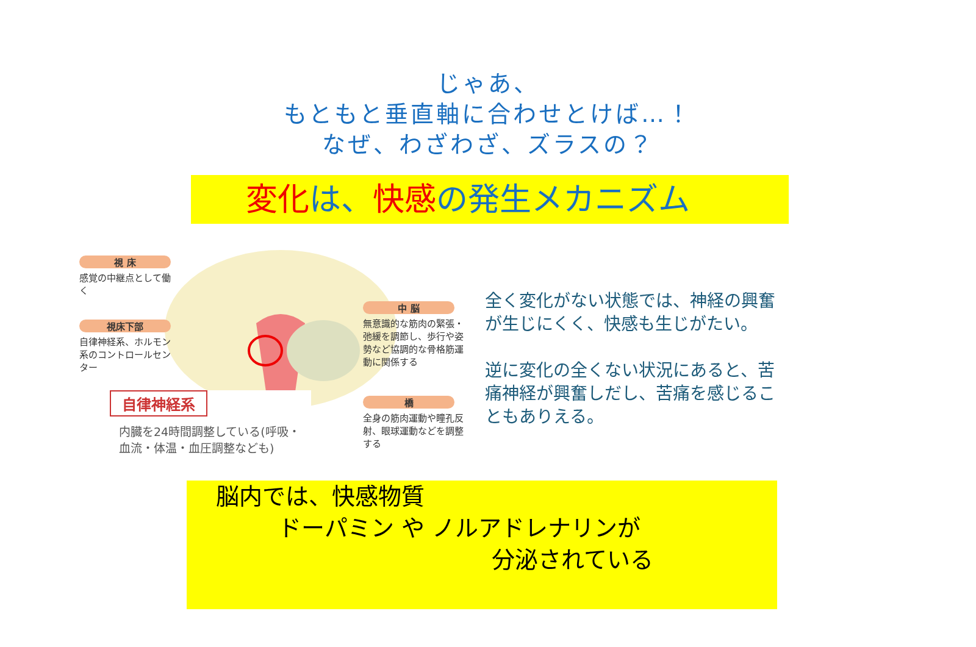じゃあ、
もともと垂直軸に合わせとけば…！
なぜ、わざわざ、ズラスの？
変化 は、快感 の発生メカニズム
視 床
感覚の中継点として働く
視床下部
自律神経系、ホルモン系のコントロールセンター
中 脳
無意識的な筋肉の緊張・弛緩を調節し、歩行や姿勢など協調的な骨格筋運動に関係する
橋
全身の筋肉運動や瞳孔反射、眼球運動などを調整する
自律神経系
内臓を24時間調整している(呼吸・血流・体温・血圧調整なども)
全く変化がない状態では、神経の興奮が生じにくく、快感も生じがたい。
逆に変化の全くない状況にあると、苦痛神経が興奮しだし、苦痛を感じることもありえる。
脳内では、快感物質
ドーパミン や ノルアドレナリンが
分泌されている